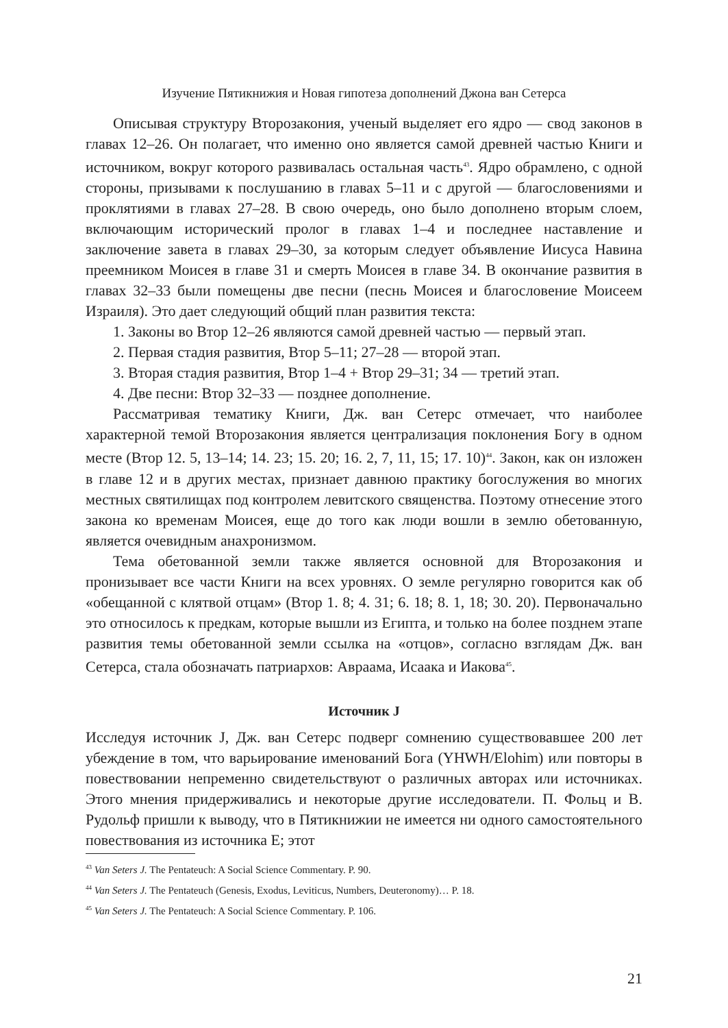Изучение Пятикнижия и Новая гипотеза дополнений Джона ван Сетерса
Описывая структуру Второзакония, ученый выделяет его ядро — свод законов в главах 12–26. Он полагает, что именно оно является самой древней частью Книги и источником, вокруг которого развивалась остальная часть<sup>43</sup>. Ядро обрамлено, с одной стороны, призывами к послушанию в главах 5–11 и с другой — благословениями и проклятиями в главах 27–28. В свою очередь, оно было дополнено вторым слоем, включающим исторический пролог в главах 1–4 и последнее наставление и заключение завета в главах 29–30, за которым следует объявление Иисуса Навина преемником Моисея в главе 31 и смерть Моисея в главе 34. В окончание развития в главах 32–33 были помещены две песни (песнь Моисея и благословение Моисеем Израиля). Это дает следующий общий план развития текста:
1. Законы во Втор 12–26 являются самой древней частью — первый этап.
2. Первая стадия развития, Втор 5–11; 27–28 — второй этап.
3. Вторая стадия развития, Втор 1–4 + Втор 29–31; 34 — третий этап.
4. Две песни: Втор 32–33 — позднее дополнение.
Рассматривая тематику Книги, Дж. ван Сетерс отмечает, что наиболее характерной темой Второзакония является централизация поклонения Богу в одном месте (Втор 12. 5, 13–14; 14. 23; 15. 20; 16. 2, 7, 11, 15; 17. 10)<sup>44</sup>. Закон, как он изложен в главе 12 и в других местах, признает давнюю практику богослужения во многих местных святилищах под контролем левитского священства. Поэтому отнесение этого закона ко временам Моисея, еще до того как люди вошли в землю обетованную, является очевидным анахронизмом.
Тема обетованной земли также является основной для Второзакония и пронизывает все части Книги на всех уровнях. О земле регулярно говорится как об «обещанной с клятвой отцам» (Втор 1. 8; 4. 31; 6. 18; 8. 1, 18; 30. 20). Первоначально это относилось к предкам, которые вышли из Египта, и только на более позднем этапе развития темы обетованной земли ссылка на «отцов», согласно взглядам Дж. ван Сетерса, стала обозначать патриархов: Авраама, Исаака и Иакова<sup>45</sup>.
Источник J
Исследуя источник J, Дж. ван Сетерс подверг сомнению существовавшее 200 лет убеждение в том, что варьирование именований Бога (YHWH/Elohim) или повторы в повествовании непременно свидетельствуют о различных авторах или источниках. Этого мнения придерживались и некоторые другие исследователи. П. Фольц и В. Рудольф пришли к выводу, что в Пятикнижии не имеется ни одного самостоятельного повествования из источника E; этот
<sup>43</sup> Van Seters J. The Pentateuch: A Social Science Commentary. P. 90.
<sup>44</sup> Van Seters J. The Pentateuch (Genesis, Exodus, Leviticus, Numbers, Deuteronomy)… P. 18.
<sup>45</sup> Van Seters J. The Pentateuch: A Social Science Commentary. P. 106.
21